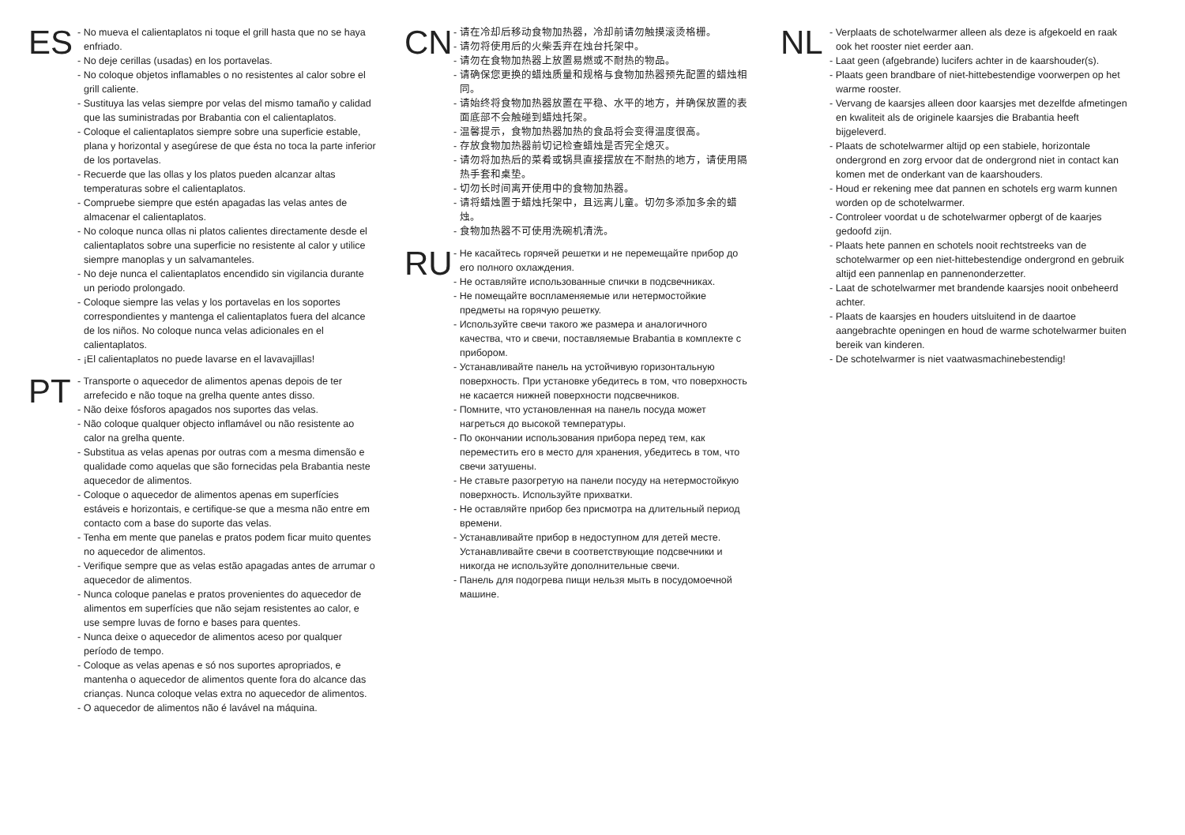ES
- No mueva el calientaplatos ni toque el grill hasta que no se haya enfriado.
- No deje cerillas (usadas) en los portavelas.
- No coloque objetos inflamables o no resistentes al calor sobre el grill caliente.
- Sustituya las velas siempre por velas del mismo tamaño y calidad que las suministradas por Brabantia con el calientaplatos.
- Coloque el calientaplatos siempre sobre una superficie estable, plana y horizontal y asegúrese de que ésta no toca la parte inferior de los portavelas.
- Recuerde que las ollas y los platos pueden alcanzar altas temperaturas sobre el calientaplatos.
- Compruebe siempre que estén apagadas las velas antes de almacenar el calientaplatos.
- No coloque nunca ollas ni platos calientes directamente desde el calientaplatos sobre una superficie no resistente al calor y utilice siempre manoplas y un salvamanteles.
- No deje nunca el calientaplatos encendido sin vigilancia durante un periodo prolongado.
- Coloque siempre las velas y los portavelas en los soportes correspondientes y mantenga el calientaplatos fuera del alcance de los niños. No coloque nunca velas adicionales en el calientaplatos.
- ¡El calientaplatos no puede lavarse en el lavavajillas!
PT
- Transporte o aquecedor de alimentos apenas depois de ter arrefecido e não toque na grelha quente antes disso.
- Não deixe fósforos apagados nos suportes das velas.
- Não coloque qualquer objecto inflamável ou não resistente ao calor na grelha quente.
- Substitua as velas apenas por outras com a mesma dimensão e qualidade como aquelas que são fornecidas pela Brabantia neste aquecedor de alimentos.
- Coloque o aquecedor de alimentos apenas em superfícies estáveis e horizontais, e certifique-se que a mesma não entre em contacto com a base do suporte das velas.
- Tenha em mente que panelas e pratos podem ficar muito quentes no aquecedor de alimentos.
- Verifique sempre que as velas estão apagadas antes de arrumar o aquecedor de alimentos.
- Nunca coloque panelas e pratos provenientes do aquecedor de alimentos em superfícies que não sejam resistentes ao calor, e use sempre luvas de forno e bases para quentes.
- Nunca deixe o aquecedor de alimentos aceso por qualquer período de tempo.
- Coloque as velas apenas e só nos suportes apropriados, e mantenha o aquecedor de alimentos quente fora do alcance das crianças. Nunca coloque velas extra no aquecedor de alimentos.
- O aquecedor de alimentos não é lavável na máquina.
CN
- 请在冷却后移动食物加热器，冷却前请勿触摸滚烫格栅。
- 请勿将使用后的火柴丢弃在烛台托架中。
- 请勿在食物加热器上放置易燃或不耐热的物品。
- 请确保您更换的蜡烛质量和规格与食物加热器预先配置的蜡烛相同。
- 请始终将食物加热器放置在平稳、水平的地方，并确保放置的表面底部不会触碰到蜡烛托架。
- 温馨提示，食物加热器加热的食品将会变得温度很高。
- 存放食物加热器前切记检查蜡烛是否完全熄灭。
- 请勿将加热后的菜肴或锅具直接摆放在不耐热的地方，请使用隔热手套和桌垫。
- 切勿长时间离开使用中的食物加热器。
- 请将蜡烛置于蜡烛托架中，且远离儿童。切勿多添加多余的蜡烛。
- 食物加热器不可使用洗碗机清洗。
RU
- Не касайтесь горячей решетки и не перемещайте прибор до его полного охлаждения.
- Не оставляйте использованные спички в подсвечниках.
- Не помещайте воспламеняемые или нетермостойкие предметы на горячую решетку.
- Используйте свечи такого же размера и аналогичного качества, что и свечи, поставляемые Brabantia в комплекте с прибором.
- Устанавливайте панель на устойчивую горизонтальную поверхность. При установке убедитесь в том, что поверхность не касается нижней поверхности подсвечников.
- Помните, что установленная на панель посуда может нагреться до высокой температуры.
- По окончании использования прибора перед тем, как переместить его в место для хранения, убедитесь в том, что свечи затушены.
- Не ставьте разогретую на панели посуду на нетермостойкую поверхность. Используйте прихватки.
- Не оставляйте прибор без присмотра на длительный период времени.
- Устанавливайте прибор в недоступном для детей месте. Устанавливайте свечи в соответствующие подсвечники и никогда не используйте дополнительные свечи.
- Панель для подогрева пищи нельзя мыть в посудомоечной машине.
NL
- Verplaats de schotelwarmer alleen als deze is afgekoeld en raak ook het rooster niet eerder aan.
- Laat geen (afgebrande) lucifers achter in de kaarshouder(s).
- Plaats geen brandbare of niet-hittebestendige voorwerpen op het warme rooster.
- Vervang de kaarsjes alleen door kaarsjes met dezelfde afmetingen en kwaliteit als de originele kaarsjes die Brabantia heeft bijgeleverd.
- Plaats de schotelwarmer altijd op een stabiele, horizontale ondergrond en zorg ervoor dat de ondergrond niet in contact kan komen met de onderkant van de kaarshouders.
- Houd er rekening mee dat pannen en schotels erg warm kunnen worden op de schotelwarmer.
- Controleer voordat u de schotelwarmer opbergt of de kaarjes gedoofd zijn.
- Plaats hete pannen en schotels nooit rechtstreeks van de schotelwarmer op een niet-hittebestendige ondergrond en gebruik altijd een pannenlap en pannenonderzetter.
- Laat de schotelwarmer met brandende kaarsjes nooit onbeheerd achter.
- Plaats de kaarsjes en houders uitsluitend in de daartoe aangebrachte openingen en houd de warme schotelwarmer buiten bereik van kinderen.
- De schotelwarmer is niet vaatwasmachinebestendig!